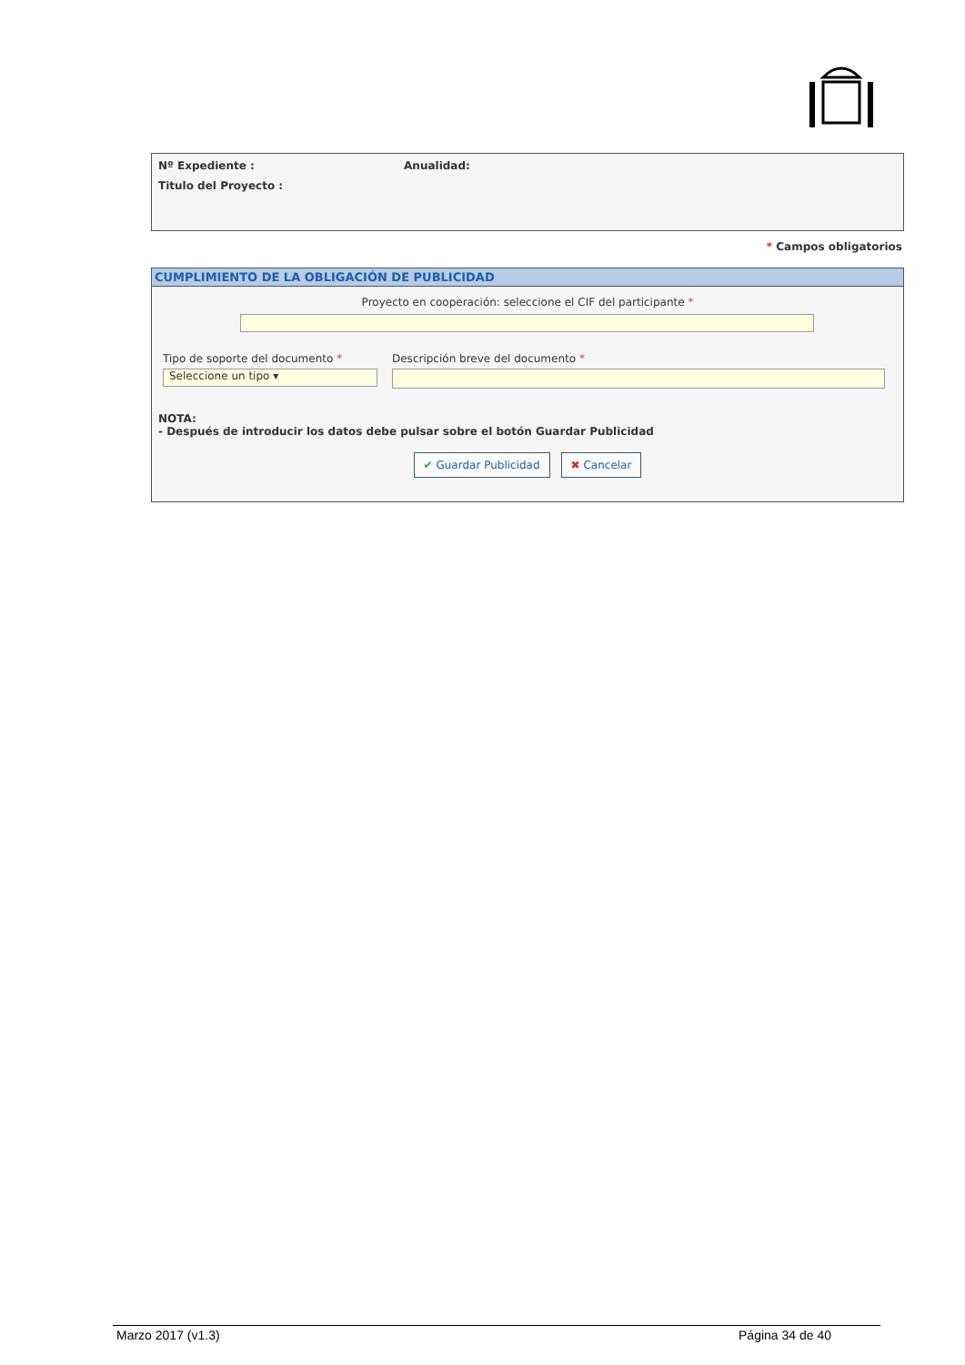Nº Expediente : Anualidad:
Titulo del Proyecto :
* Campos obligatorios
CUMPLIMIENTO DE LA OBLIGACIÓN DE PUBLICIDAD
Proyecto en cooperación: seleccione el CIF del participante *
Tipo de soporte del documento *
Seleccione un tipo ▾
Descripción breve del documento *
NOTA:
- Después de introducir los datos debe pulsar sobre el botón Guardar Publicidad
✔ Guardar Publicidad ✖ Cancelar
Marzo 2017 (v1.3) Página 34 de 40